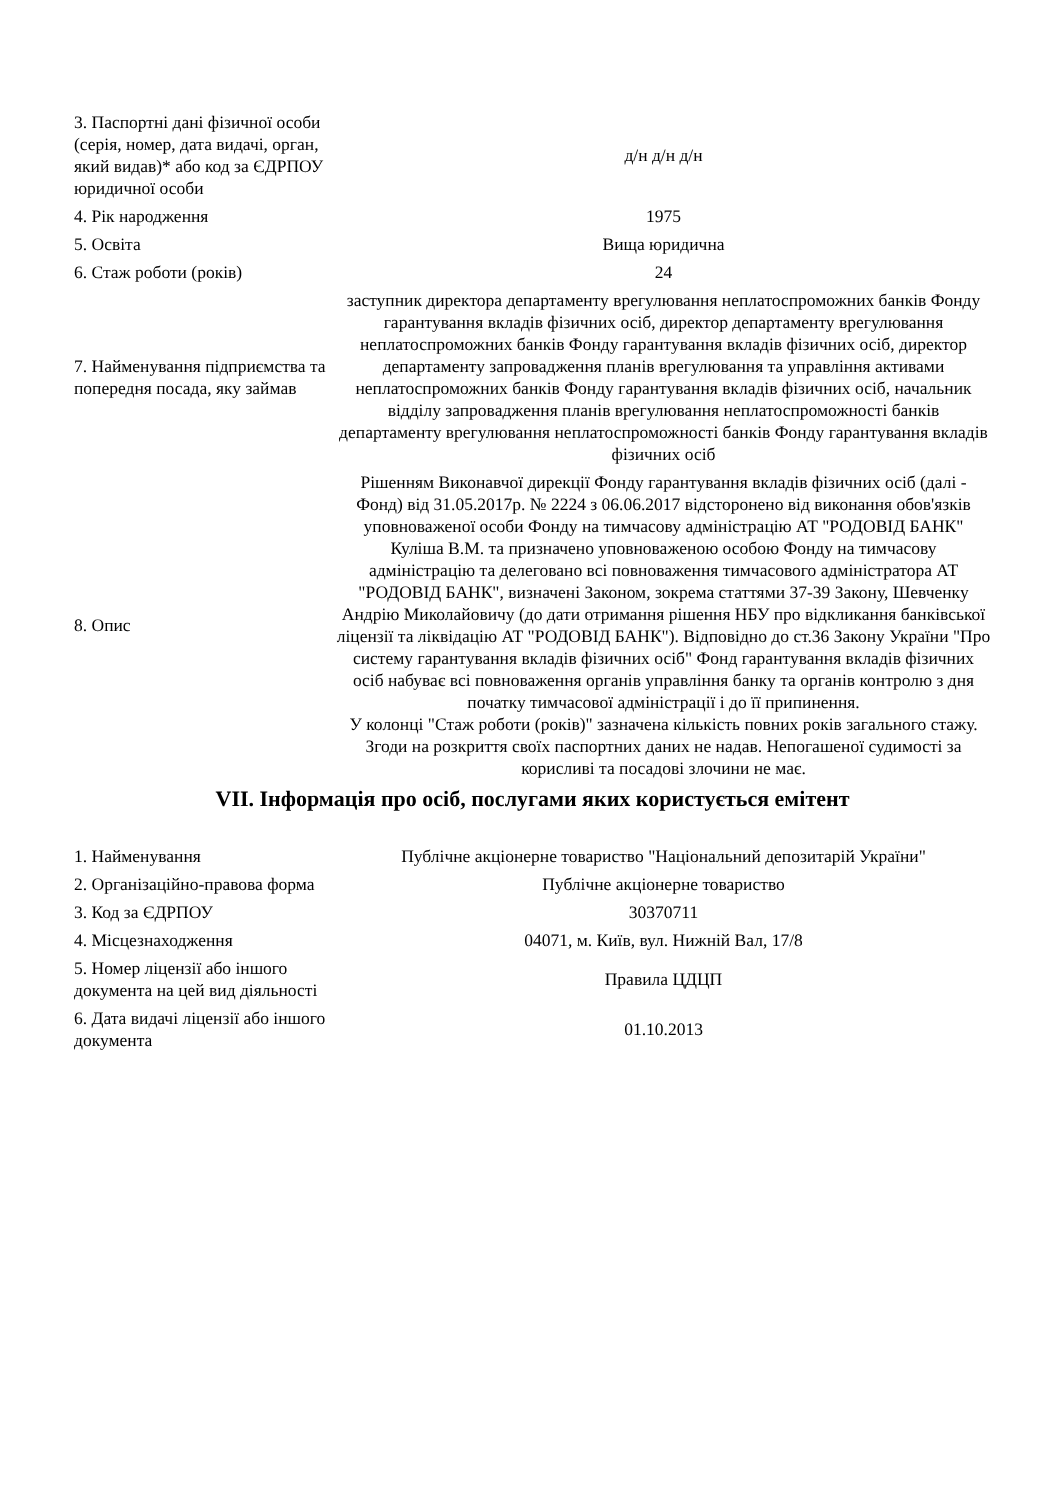| 3. Паспортні дані фізичної особи (серія, номер, дата видачі, орган, який видав)* або код за ЄДРПОУ юридичної особи | д/н д/н д/н |
| 4. Рік народження | 1975 |
| 5. Освіта | Вища юридична |
| 6. Стаж роботи (років) | 24 |
| 7. Найменування підприємства та попередня посада, яку займав | заступник директора департаменту врегулювання неплатоспроможних банків Фонду гарантування вкладів фізичних осіб, директор департаменту врегулювання неплатоспроможних банків Фонду гарантування вкладів фізичних осіб, директор департаменту запровадження планів врегулювання та управління активами неплатоспроможних банків Фонду гарантування вкладів фізичних осіб, начальник відділу запровадження планів врегулювання неплатоспроможності банків департаменту врегулювання неплатоспроможності банків Фонду гарантування вкладів фізичних осіб |
| 8. Опис | Рішенням Виконавчої дирекції Фонду гарантування вкладів фізичних осіб (далі - Фонд) від 31.05.2017р. № 2224 з 06.06.2017 відсторонено від виконання обов'язків уповноваженої особи Фонду на тимчасову адміністрацію АТ "РОДОВІД БАНК" Куліша В.М. та призначено уповноваженою особою Фонду на тимчасову адміністрацію та делеговано всі повноваження тимчасового адміністратора АТ "РОДОВІД БАНК", визначені Законом, зокрема статтями 37-39 Закону, Шевченку Андрію Миколайовичу (до дати отримання рішення НБУ про відкликання банківської ліцензії та ліквідацію АТ "РОДОВІД БАНК"). Відповідно до ст.36 Закону України "Про систему гарантування вкладів фізичних осіб" Фонд гарантування вкладів фізичних осіб набуває всі повноваження органів управління банку та органів контролю з дня початку тимчасової адміністрації і до її припинення. У колонці "Стаж роботи (років)" зазначена кількість повних років загального стажу. Згоди на розкриття своїх паспортних даних не надав. Непогашеної судимості за корисливі та посадові злочини не має. |
VII. Інформація про осіб, послугами яких користується емітент
| 1. Найменування | Публічне акціонерне товариство "Національний депозитарій України" |
| 2. Організаційно-правова форма | Публічне акціонерне товариство |
| 3. Код за ЄДРПОУ | 30370711 |
| 4. Місцезнаходження | 04071, м. Київ, вул. Нижній Вал, 17/8 |
| 5. Номер ліцензії або іншого документа на цей вид діяльності | Правила ЦДЦП |
| 6. Дата видачі ліцензії або іншого документа | 01.10.2013 |